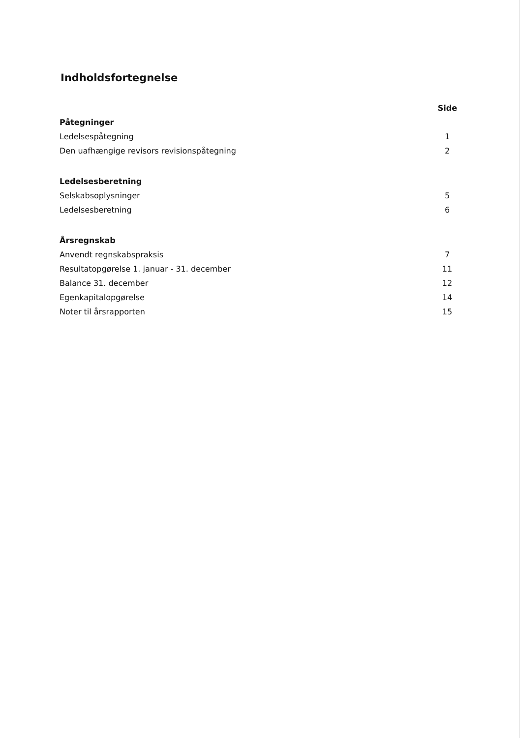Indholdsfortegnelse
| | Side |
| Påtegninger | |
| Ledelsespåtegning | 1 |
| Den uafhængige revisors revisionspåtegning | 2 |
| Ledelsesberetning | |
| Selskabsoplysninger | 5 |
| Ledelsesberetning | 6 |
| Årsregnskab | |
| Anvendt regnskabspraksis | 7 |
| Resultatopgørelse 1. januar - 31. december | 11 |
| Balance 31. december | 12 |
| Egenkapitalopgørelse | 14 |
| Noter til årsrapporten | 15 |